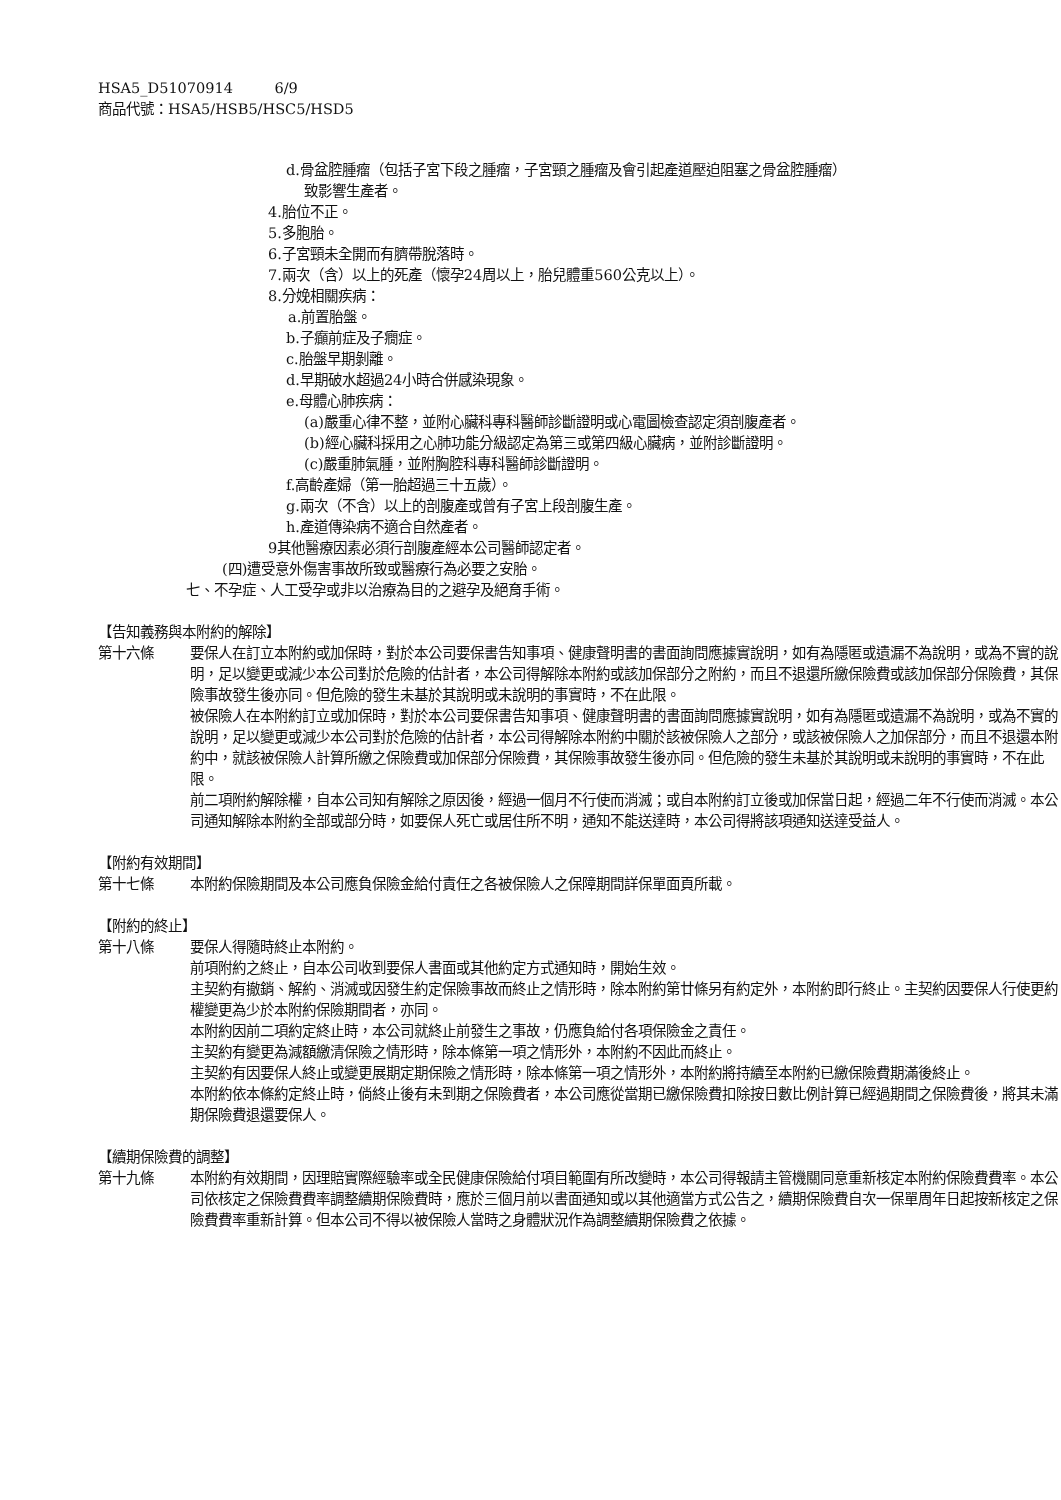HSA5_D51070914 6/9
商品代號：HSA5/HSB5/HSC5/HSD5
d.骨盆腔腫瘤（包括子宮下段之腫瘤，子宮頸之腫瘤及會引起產道壓迫阻塞之骨盆腔腫瘤）
致影響生產者。
4.胎位不正。
5.多胞胎。
6.子宮頸未全開而有臍帶脫落時。
7.兩次（含）以上的死產（懷孕24周以上，胎兒體重560公克以上）。
8.分娩相關疾病：
a.前置胎盤。
b.子癲前症及子癇症。
c.胎盤早期剝離。
d.早期破水超過24小時合併感染現象。
e.母體心肺疾病：
(a)嚴重心律不整，並附心臟科專科醫師診斷證明或心電圖檢查認定須剖腹產者。
(b)經心臟科採用之心肺功能分級認定為第三或第四級心臟病，並附診斷證明。
(c)嚴重肺氣腫，並附胸腔科專科醫師診斷證明。
f.高齡產婦（第一胎超過三十五歲）。
g.兩次（不含）以上的剖腹產或曾有子宮上段剖腹生產。
h.產道傳染病不適合自然產者。
9其他醫療因素必須行剖腹產經本公司醫師認定者。
(四)遭受意外傷害事故所致或醫療行為必要之安胎。
七、不孕症、人工受孕或非以治療為目的之避孕及絕育手術。
【告知義務與本附約的解除】
第十六條 要保人在訂立本附約或加保時，對於本公司要保書告知事項、健康聲明書的書面詢問應據實說明，如有為隱匿或遺漏不為說明，或為不實的說明，足以變更或減少本公司對於危險的估計者，本公司得解除本附約或該加保部分之附約，而且不退還所繳保險費或該加保部分保險費，其保險事故發生後亦同。但危險的發生未基於其說明或未說明的事實時，不在此限。
被保險人在本附約訂立或加保時，對於本公司要保書告知事項、健康聲明書的書面詢問應據實說明，如有為隱匿或遺漏不為說明，或為不實的說明，足以變更或減少本公司對於危險的估計者，本公司得解除本附約中關於該被保險人之部分，或該被保險人之加保部分，而且不退還本附約中，就該被保險人計算所繳之保險費或加保部分保險費，其保險事故發生後亦同。但危險的發生未基於其說明或未說明的事實時，不在此限。
前二項附約解除權，自本公司知有解除之原因後，經過一個月不行使而消滅；或自本附約訂立後或加保當日起，經過二年不行使而消滅。本公司通知解除本附約全部或部分時，如要保人死亡或居住所不明，通知不能送達時，本公司得將該項通知送達受益人。
【附約有效期間】
第十七條 本附約保險期間及本公司應負保險金給付責任之各被保險人之保障期間詳保單面頁所載。
【附約的終止】
第十八條 要保人得隨時終止本附約。
前項附約之終止，自本公司收到要保人書面或其他約定方式通知時，開始生效。
主契約有撤銷、解約、消滅或因發生約定保險事故而終止之情形時，除本附約第廿條另有約定外，本附約即行終止。主契約因要保人行使更約權變更為少於本附約保險期間者，亦同。
本附約因前二項約定終止時，本公司就終止前發生之事故，仍應負給付各項保險金之責任。
主契約有變更為減額繳清保險之情形時，除本條第一項之情形外，本附約不因此而終止。
主契約有因要保人終止或變更展期定期保險之情形時，除本條第一項之情形外，本附約將持續至本附約已繳保險費期滿後終止。
本附約依本條約定終止時，倘終止後有未到期之保險費者，本公司應從當期已繳保險費扣除按日數比例計算已經過期間之保險費後，將其未滿期保險費退還要保人。
【續期保險費的調整】
第十九條 本附約有效期間，因理賠實際經驗率或全民健康保險給付項目範圍有所改變時，本公司得報請主管機關同意重新核定本附約保險費費率。本公司依核定之保險費費率調整續期保險費時，應於三個月前以書面通知或以其他適當方式公告之，續期保險費自次一保單周年日起按新核定之保險費費率重新計算。但本公司不得以被保險人當時之身體狀況作為調整續期保險費之依據。